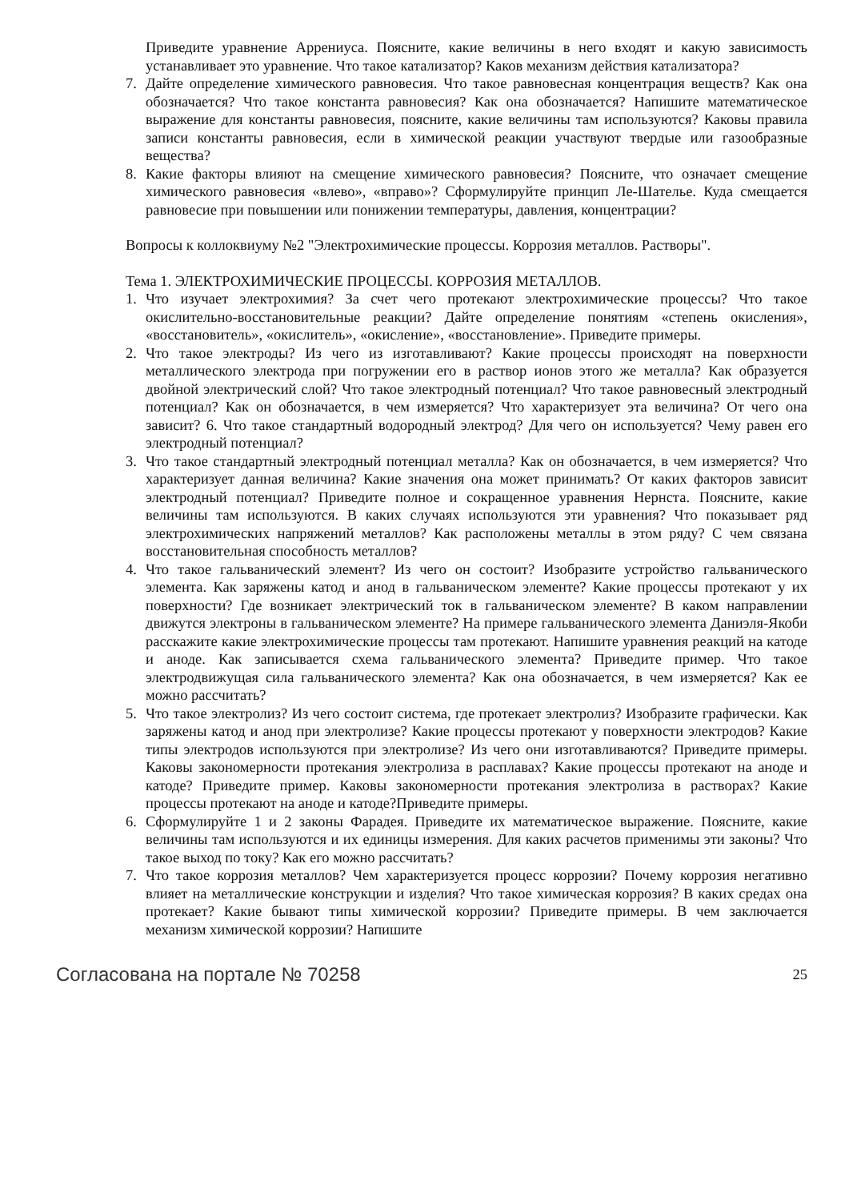Приведите уравнение Аррениуса. Поясните, какие величины в него входят и какую зависимость устанавливает это уравнение. Что такое катализатор? Каков механизм действия катализатора?
7. Дайте определение химического равновесия. Что такое равновесная концентрация веществ? Как она обозначается? Что такое константа равновесия? Как она обозначается? Напишите математическое выражение для константы равновесия, поясните, какие величины там используются? Каковы правила записи константы равновесия, если в химической реакции участвуют твердые или газообразные вещества?
8. Какие факторы влияют на смещение химического равновесия? Поясните, что означает смещение химического равновесия «влево», «вправо»? Сформулируйте принцип Ле-Шателье. Куда смещается равновесие при повышении или понижении температуры, давления, концентрации?
Вопросы к коллоквиуму №2 "Электрохимические процессы. Коррозия металлов. Растворы".
Тема 1. ЭЛЕКТРОХИМИЧЕСКИЕ ПРОЦЕССЫ. КОРРОЗИЯ МЕТАЛЛОВ.
1. Что изучает электрохимия? За счет чего протекают электрохимические процессы? Что такое окислительно-восстановительные реакции? Дайте определение понятиям «степень окисления», «восстановитель», «окислитель», «окисление», «восстановление». Приведите примеры.
2. Что такое электроды? Из чего из изготавливают? Какие процессы происходят на поверхности металлического электрода при погружении его в раствор ионов этого же металла? Как образуется двойной электрический слой? Что такое электродный потенциал? Что такое равновесный электродный потенциал? Как он обозначается, в чем измеряется? Что характеризует эта величина? От чего она зависит? 6. Что такое стандартный водородный электрод? Для чего он используется? Чему равен его электродный потенциал?
3. Что такое стандартный электродный потенциал металла? Как он обозначается, в чем измеряется? Что характеризует данная величина? Какие значения она может принимать? От каких факторов зависит электродный потенциал? Приведите полное и сокращенное уравнения Нернста. Поясните, какие величины там используются. В каких случаях используются эти уравнения? Что показывает ряд электрохимических напряжений металлов? Как расположены металлы в этом ряду? С чем связана восстановительная способность металлов?
4. Что такое гальванический элемент? Из чего он состоит? Изобразите устройство гальванического элемента. Как заряжены катод и анод в гальваническом элементе? Какие процессы протекают у их поверхности? Где возникает электрический ток в гальваническом элементе? В каком направлении движутся электроны в гальваническом элементе? На примере гальванического элемента Даниэля-Якоби расскажите какие электрохимические процессы там протекают. Напишите уравнения реакций на катоде и аноде. Как записывается схема гальванического элемента? Приведите пример. Что такое электродвижущая сила гальванического элемента? Как она обозначается, в чем измеряется? Как ее можно рассчитать?
5. Что такое электролиз? Из чего состоит система, где протекает электролиз? Изобразите графически. Как заряжены катод и анод при электролизе? Какие процессы протекают у поверхности электродов? Какие типы электродов используются при электролизе? Из чего они изготавливаются? Приведите примеры. Каковы закономерности протекания электролиза в расплавах? Какие процессы протекают на аноде и катоде? Приведите пример. Каковы закономерности протекания электролиза в растворах? Какие процессы протекают на аноде и катоде?Приведите примеры.
6. Сформулируйте 1 и 2 законы Фарадея. Приведите их математическое выражение. Поясните, какие величины там используются и их единицы измерения. Для каких расчетов применимы эти законы? Что такое выход по току? Как его можно рассчитать?
7. Что такое коррозия металлов? Чем характеризуется процесс коррозии? Почему коррозия негативно влияет на металлические конструкции и изделия? Что такое химическая коррозия? В каких средах она протекает? Какие бывают типы химической коррозии? Приведите примеры. В чем заключается механизм химической коррозии? Напишите
Согласована на портале № 70258 25